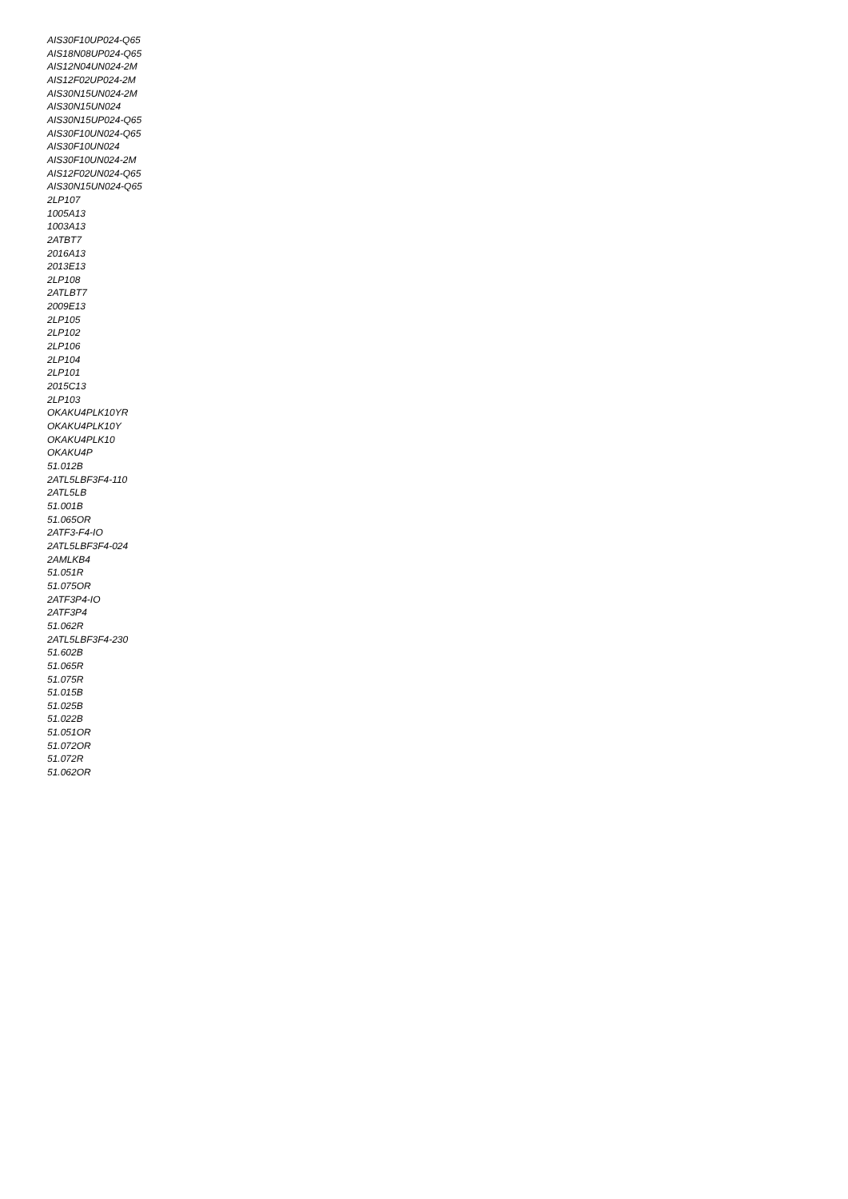AIS30F10UP024-Q65
AIS18N08UP024-Q65
AIS12N04UN024-2M
AIS12F02UP024-2M
AIS30N15UN024-2M
AIS30N15UN024
AIS30N15UP024-Q65
AIS30F10UN024-Q65
AIS30F10UN024
AIS30F10UN024-2M
AIS12F02UN024-Q65
AIS30N15UN024-Q65
2LP107
1005A13
1003A13
2ATBT7
2016A13
2013E13
2LP108
2ATLBT7
2009E13
2LP105
2LP102
2LP106
2LP104
2LP101
2015C13
2LP103
OKAKU4PLK10YR
OKAKU4PLK10Y
OKAKU4PLK10
OKAKU4P
51.012B
2ATL5LBF3F4-110
2ATL5LB
51.001B
51.065OR
2ATF3-F4-IO
2ATL5LBF3F4-024
2AMLKB4
51.051R
51.075OR
2ATF3P4-IO
2ATF3P4
51.062R
2ATL5LBF3F4-230
51.602B
51.065R
51.075R
51.015B
51.025B
51.022B
51.051OR
51.072OR
51.072R
51.062OR